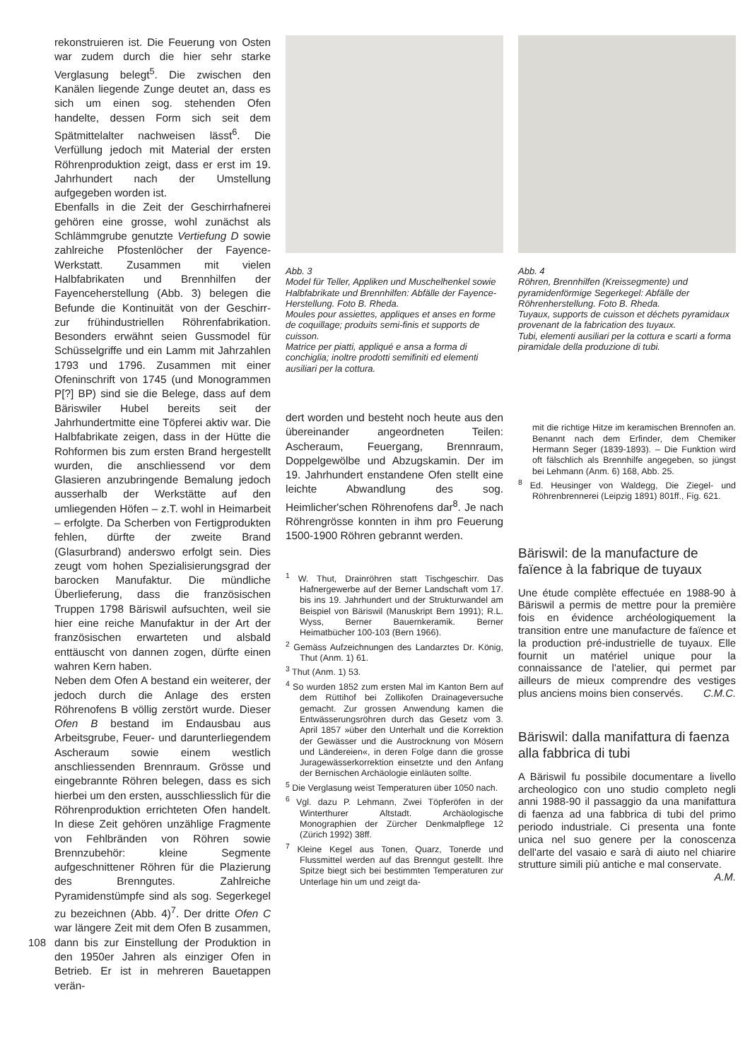rekonstruieren ist. Die Feuerung von Osten war zudem durch die hier sehr starke Verglasung belegt<sup>5</sup>. Die zwischen den Kanälen liegende Zunge deutet an, dass es sich um einen sog. stehenden Ofen handelte, dessen Form sich seit dem Spätmittelalter nachweisen lässt<sup>6</sup>. Die Verfüllung jedoch mit Material der ersten Röhrenproduktion zeigt, dass er erst im 19. Jahrhundert nach der Umstellung aufgegeben worden ist.
Ebenfalls in die Zeit der Geschirrhafnerei gehören eine grosse, wohl zunächst als Schlämmgrube genutzte Vertiefung D sowie zahlreiche Pfostenlöcher der Fayence-Werkstatt. Zusammen mit vielen Halbfabrikaten und Brennhilfen der Fayenceherstellung (Abb. 3) belegen die Befunde die Kontinuität von der Geschirr- zur frühindustriellen Röhrenfabrikation. Besonders erwähnt seien Gussmodel für Schüsselgriffe und ein Lamm mit Jahrzahlen 1793 und 1796. Zusammen mit einer Ofeninschrift von 1745 (und Monogrammen P[?] BP) sind sie die Belege, dass auf dem Bäriswiler Hubel bereits seit der Jahrhundertmitte eine Töpferei aktiv war. Die Halbfabrikate zeigen, dass in der Hütte die Rohformen bis zum ersten Brand hergestellt wurden, die anschliessend vor dem Glasieren anzubringende Bemalung jedoch ausserhalb der Werkstätte auf den umliegenden Höfen – z.T. wohl in Heimarbeit – erfolgte. Da Scherben von Fertigprodukten fehlen, dürfte der zweite Brand (Glasurbrand) anderswo erfolgt sein. Dies zeugt vom hohen Spezialisierungsgrad der barocken Manufaktur. Die mündliche Überlieferung, dass die französischen Truppen 1798 Bäriswil aufsuchten, weil sie hier eine reiche Manufaktur in der Art der französischen erwarteten und alsbald enttäuscht von dannen zogen, dürfte einen wahren Kern haben.
Neben dem Ofen A bestand ein weiterer, der jedoch durch die Anlage des ersten Röhrenofens B völlig zerstört wurde. Dieser Ofen B bestand im Endausbau aus Arbeitsgrube, Feuer- und darunterliegendem Ascheraum sowie einem westlich anschliessenden Brennraum. Grösse und eingebrannte Röhren belegen, dass es sich hierbei um den ersten, ausschliesslich für die Röhrenproduktion errichteten Ofen handelt. In diese Zeit gehören unzählige Fragmente von Fehlbränden von Röhren sowie Brennzubehör: kleine Segmente aufgeschnittener Röhren für die Plazierung des Brenngutes. Zahlreiche Pyramidenstümpfe sind als sog. Segerkegel zu bezeichnen (Abb. 4)<sup>7</sup>. Der dritte Ofen C war längere Zeit mit dem Ofen B zusammen, dann bis zur Einstellung der Produktion in den 1950er Jahren als einziger Ofen in Betrieb. Er ist in mehreren Bauetappen verän-
108
Abb. 3
Model für Teller, Appliken und Muschelhenkel sowie Halbfabrikate und Brennhilfen: Abfälle der Fayence-Herstellung. Foto B. Rheda.
Moules pour assiettes, appliques et anses en forme de coquillage; produits semi-finis et supports de cuisson.
Matrice per piatti, appliqué e ansa a forma di conchiglia; inoltre prodotti semifiniti ed elementi ausiliari per la cottura.
dert worden und besteht noch heute aus den übereinander angeordneten Teilen: Ascheraum, Feuergang, Brennraum, Doppelgewölbe und Abzugskamin. Der im 19. Jahrhundert enstandene Ofen stellt eine leichte Abwandlung des sog. Heimlicher'schen Röhrenofens dar<sup>8</sup>. Je nach Röhrengrösse konnten in ihm pro Feuerung 1500-1900 Röhren gebrannt werden.
<sup>1</sup> W. Thut, Drainröhren statt Tischgeschirr. Das Hafnergewerbe auf der Berner Landschaft vom 17. bis ins 19. Jahrhundert und der Strukturwandel am Beispiel von Bäriswil (Manuskript Bern 1991); R.L. Wyss, Berner Bauernkeramik. Berner Heimatbücher 100-103 (Bern 1966).
<sup>2</sup> Gemäss Aufzeichnungen des Landarztes Dr. König, Thut (Anm. 1) 61.
<sup>3</sup> Thut (Anm. 1) 53.
<sup>4</sup> So wurden 1852 zum ersten Mal im Kanton Bern auf dem Rüttihof bei Zollikofen Drainageversuche gemacht. Zur grossen Anwendung kamen die Entwässerungsröhren durch das Gesetz vom 3. April 1857 »über den Unterhalt und die Korrektion der Gewässer und die Austrocknung von Mösern und Ländereien«, in deren Folge dann die grosse Juragewässerkorrektion einsetzte und den Anfang der Bernischen Archäologie einläuten sollte.
<sup>5</sup> Die Verglasung weist Temperaturen über 1050 nach.
<sup>6</sup> Vgl. dazu P. Lehmann, Zwei Töpferöfen in der Winterthurer Altstadt. Archäologische Monographien der Zürcher Denkmalpflege 12 (Zürich 1992) 38ff.
<sup>7</sup> Kleine Kegel aus Tonen, Quarz, Tonerde und Flussmittel werden auf das Brenngut gestellt. Ihre Spitze biegt sich bei bestimmten Temperaturen zur Unterlage hin um und zeigt da-
Abb. 4
Röhren, Brennhilfen (Kreissegmente) und pyramidenförmige Segerkegel: Abfälle der Röhrenherstellung. Foto B. Rheda.
Tuyaux, supports de cuisson et déchets pyramidaux provenant de la fabrication des tuyaux.
Tubi, elementi ausiliari per la cottura e scarti a forma piramidale della produzione di tubi.
mit die richtige Hitze im keramischen Brennofen an. Benannt nach dem Erfinder, dem Chemiker Hermann Seger (1839-1893). – Die Funktion wird oft fälschlich als Brennhilfe angegeben, so jüngst bei Lehmann (Anm. 6) 168, Abb. 25.
<sup>8</sup> Ed. Heusinger von Waldegg, Die Ziegel- und Röhrenbrennerei (Leipzig 1891) 801ff., Fig. 621.
Bäriswil: de la manufacture de faïence à la fabrique de tuyaux
Une étude complète effectuée en 1988-90 à Bäriswil a permis de mettre pour la première fois en évidence archéologiquement la transition entre une manufacture de faïence et la production pré-industrielle de tuyaux. Elle fournit un matériel unique pour la connaissance de l'atelier, qui permet par ailleurs de mieux comprendre des vestiges plus anciens moins bien conservés. C.M.C.
Bäriswil: dalla manifattura di faenza alla fabbrica di tubi
A Bäriswil fu possibile documentare a livello archeologico con uno studio completo negli anni 1988-90 il passaggio da una manifattura di faenza ad una fabbrica di tubi del primo periodo industriale. Ci presenta una fonte unica nel suo genere per la conoscenza dell'arte del vasaio e sarà di aiuto nel chiarire strutture simili più antiche e mal conservate. A.M.